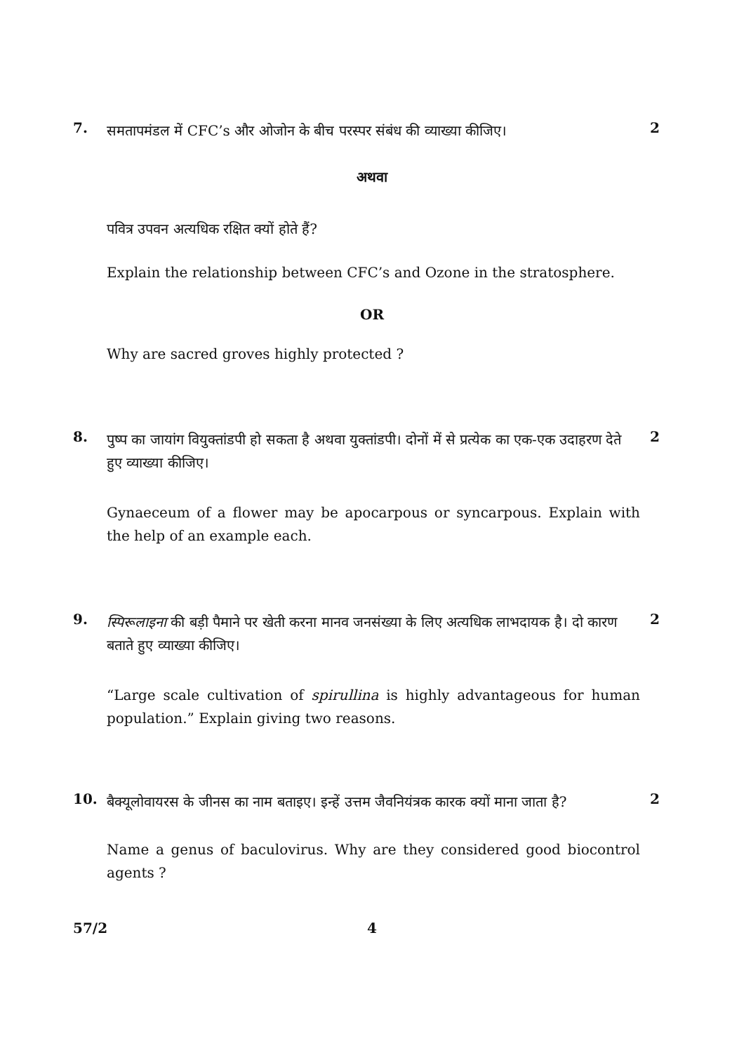7.
समतापमंडल में CFC’s और ओजोन के बीच परस्पर संबंध की व्याख्या कीजिए।
2
अथवा
पवित्र उपवन अत्यधिक रक्षित क्यों होते हैं?
Explain the relationship between CFC’s and Ozone in the stratosphere.
OR
Why are sacred groves highly protected ?
8.
पुष्प का जायांग वियुक्तांडपी हो सकता है अथवा युक्तांडपी। दोनों में से प्रत्येक का एक-एक उदाहरण देते हुए व्याख्या कीजिए।
2
Gynaeceum of a flower may be apocarpous or syncarpous. Explain with the help of an example each.
9.
स्पिरूलाइना की बड़ी पैमाने पर खेती करना मानव जनसंख्या के लिए अत्यधिक लाभदायक है। दो कारण बताते हुए व्याख्या कीजिए।
2
“Large scale cultivation of spirullina is highly advantageous for human population.” Explain giving two reasons.
10.
बैक्यूलोवायरस के जीनस का नाम बताइए। इन्हें उत्तम जैवनियंत्रक कारक क्यों माना जाता है?
2
Name a genus of baculovirus. Why are they considered good biocontrol agents ?
57/2
4